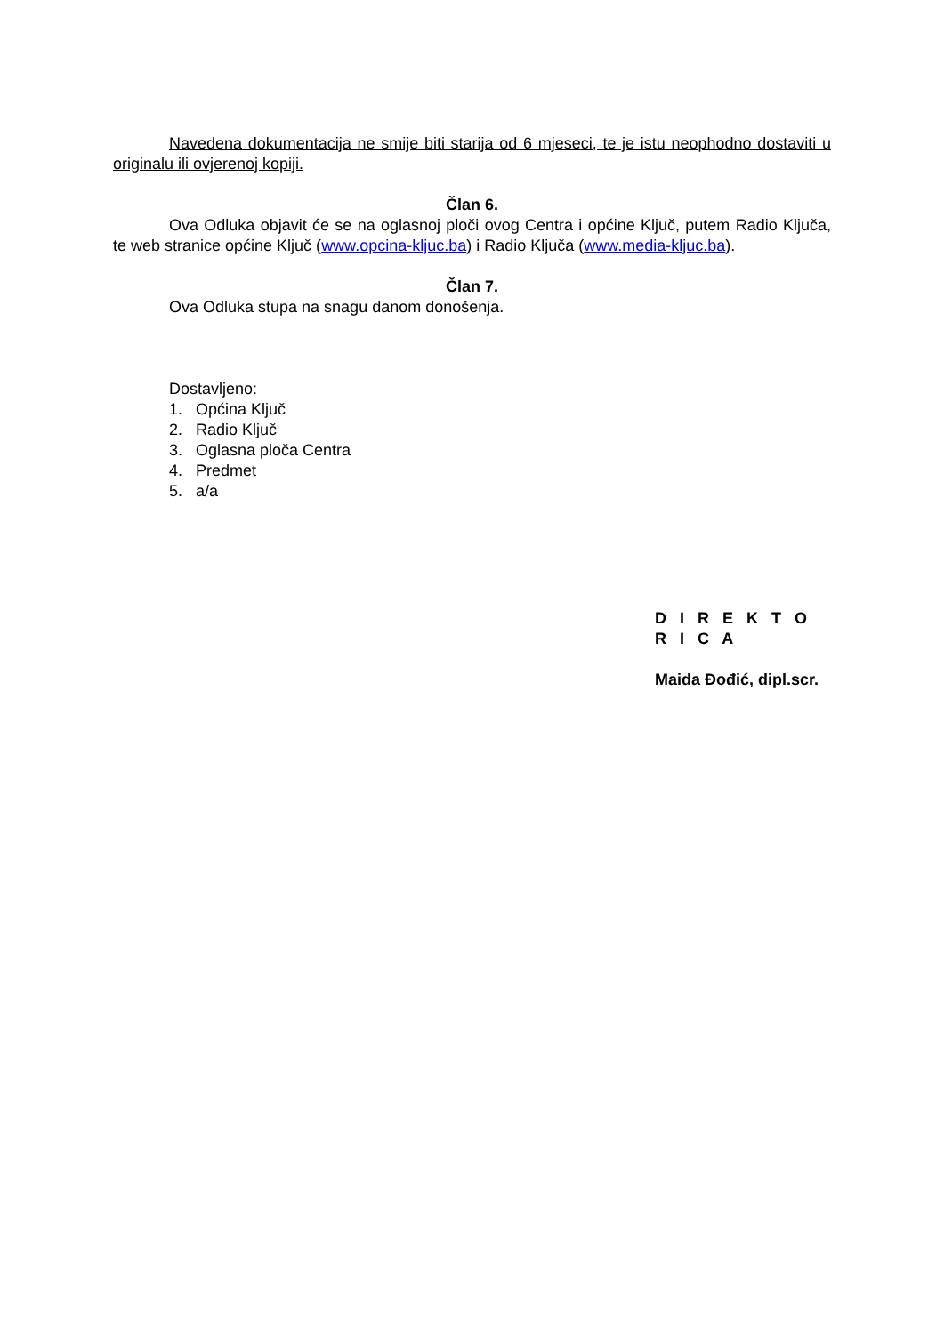Navedena dokumentacija ne smije biti starija od 6 mjeseci, te je istu neophodno dostaviti u originalu ili ovjerenoj kopiji.
Član 6.
Ova Odluka objavit će se na oglasnoj ploči ovog Centra i općine Ključ, putem Radio Ključa, te web stranice općine Ključ (www.opcina-kljuc.ba) i Radio Ključa (www.media-kljuc.ba).
Član 7.
Ova Odluka stupa na snagu danom donošenja.
Dostavljeno:
1. Općina Ključ
2. Radio Ključ
3. Oglasna ploča Centra
4. Predmet
5. a/a
D I R E K T O R I C A
Maida Đođić, dipl.scr.